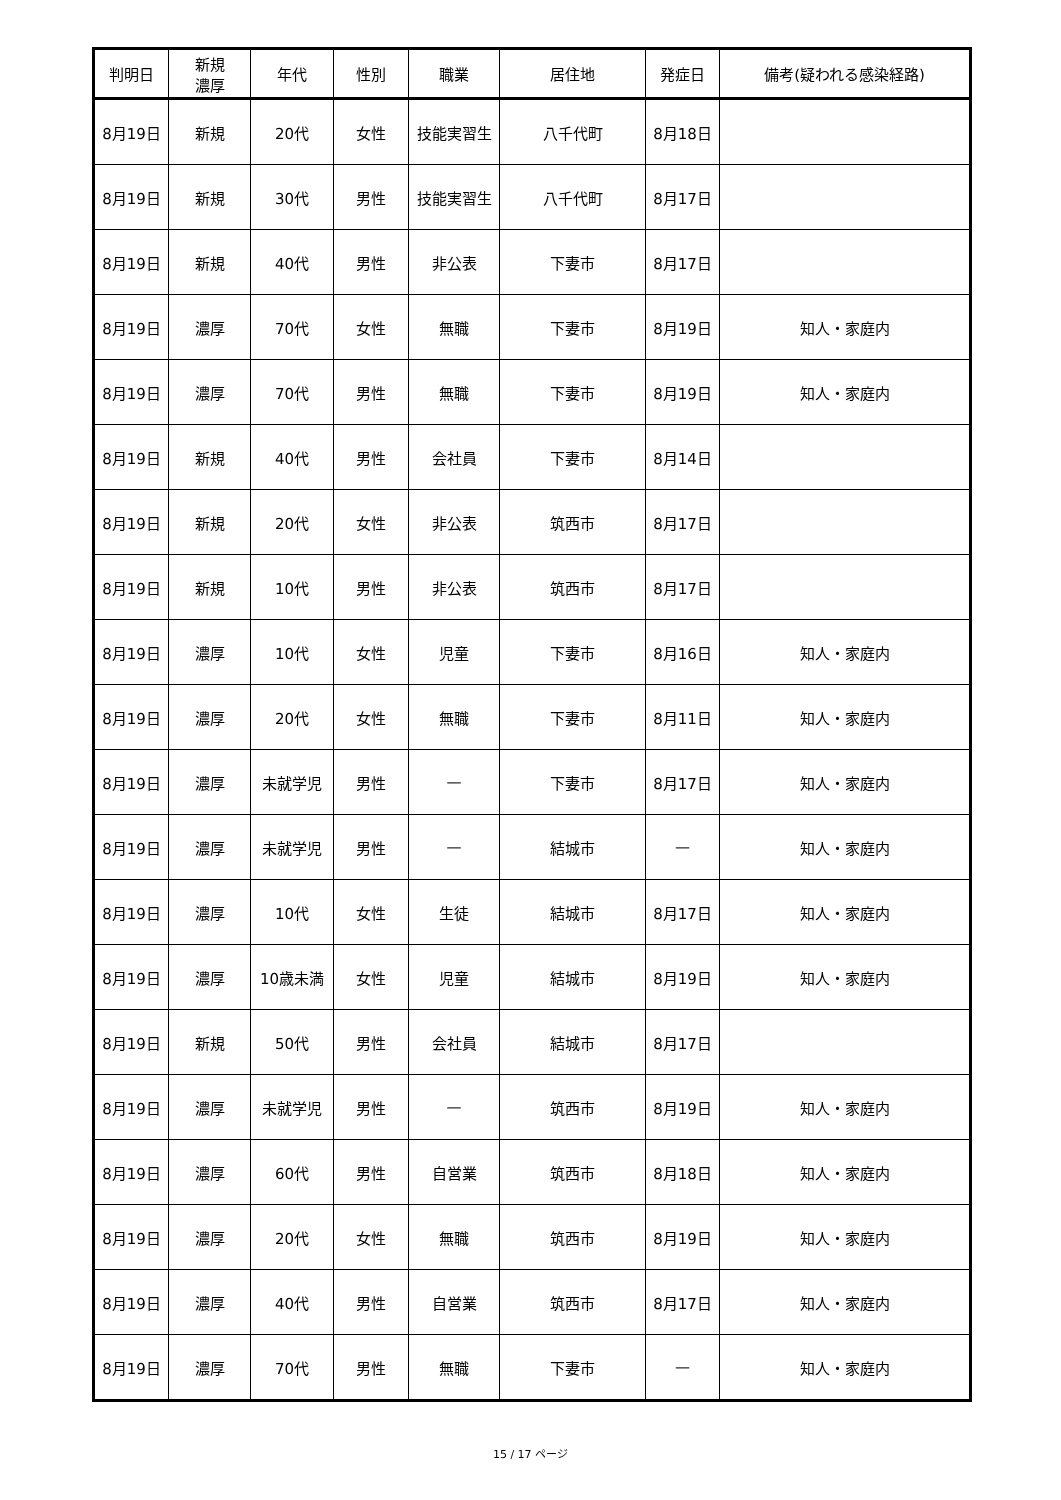| 判明日 | 新規 濃厚 | 年代 | 性別 | 職業 | 居住地 | 発症日 | 備考(疑われる感染経路) |
| --- | --- | --- | --- | --- | --- | --- | --- |
| 8月19日 | 新規 | 20代 | 女性 | 技能実習生 | 八千代町 | 8月18日 | |
| 8月19日 | 新規 | 30代 | 男性 | 技能実習生 | 八千代町 | 8月17日 | |
| 8月19日 | 新規 | 40代 | 男性 | 非公表 | 下妻市 | 8月17日 | |
| 8月19日 | 濃厚 | 70代 | 女性 | 無職 | 下妻市 | 8月19日 | 知人・家庭内 |
| 8月19日 | 濃厚 | 70代 | 男性 | 無職 | 下妻市 | 8月19日 | 知人・家庭内 |
| 8月19日 | 新規 | 40代 | 男性 | 会社員 | 下妻市 | 8月14日 | |
| 8月19日 | 新規 | 20代 | 女性 | 非公表 | 筑西市 | 8月17日 | |
| 8月19日 | 新規 | 10代 | 男性 | 非公表 | 筑西市 | 8月17日 | |
| 8月19日 | 濃厚 | 10代 | 女性 | 児童 | 下妻市 | 8月16日 | 知人・家庭内 |
| 8月19日 | 濃厚 | 20代 | 女性 | 無職 | 下妻市 | 8月11日 | 知人・家庭内 |
| 8月19日 | 濃厚 | 未就学児 | 男性 | — | 下妻市 | 8月17日 | 知人・家庭内 |
| 8月19日 | 濃厚 | 未就学児 | 男性 | — | 結城市 | — | 知人・家庭内 |
| 8月19日 | 濃厚 | 10代 | 女性 | 生徒 | 結城市 | 8月17日 | 知人・家庭内 |
| 8月19日 | 濃厚 | 10歳未満 | 女性 | 児童 | 結城市 | 8月19日 | 知人・家庭内 |
| 8月19日 | 新規 | 50代 | 男性 | 会社員 | 結城市 | 8月17日 | |
| 8月19日 | 濃厚 | 未就学児 | 男性 | — | 筑西市 | 8月19日 | 知人・家庭内 |
| 8月19日 | 濃厚 | 60代 | 男性 | 自営業 | 筑西市 | 8月18日 | 知人・家庭内 |
| 8月19日 | 濃厚 | 20代 | 女性 | 無職 | 筑西市 | 8月19日 | 知人・家庭内 |
| 8月19日 | 濃厚 | 40代 | 男性 | 自営業 | 筑西市 | 8月17日 | 知人・家庭内 |
| 8月19日 | 濃厚 | 70代 | 男性 | 無職 | 下妻市 | — | 知人・家庭内 |
15 / 17 ページ